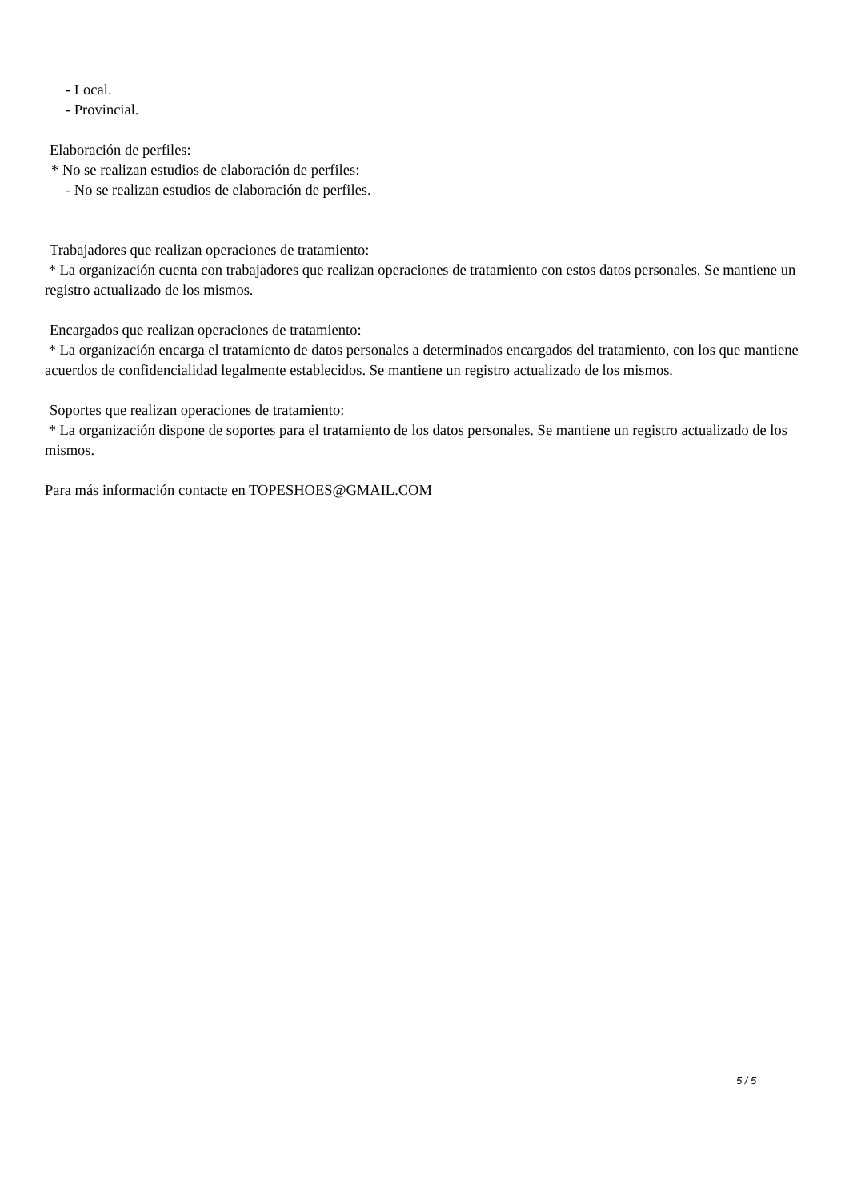- Local.
- Provincial.
Elaboración de perfiles:
* No se realizan estudios de elaboración de perfiles:
- No se realizan estudios de elaboración de perfiles.
Trabajadores que realizan operaciones de tratamiento:
* La organización cuenta con trabajadores que realizan operaciones de tratamiento con estos datos personales. Se mantiene un registro actualizado de los mismos.
Encargados que realizan operaciones de tratamiento:
* La organización encarga el tratamiento de datos personales a determinados encargados del tratamiento, con los que mantiene acuerdos de confidencialidad legalmente establecidos. Se mantiene un registro actualizado de los mismos.
Soportes que realizan operaciones de tratamiento:
* La organización dispone de soportes para el tratamiento de los datos personales. Se mantiene un registro actualizado de los mismos.
Para más información contacte en TOPESHOES@GMAIL.COM
5 / 5